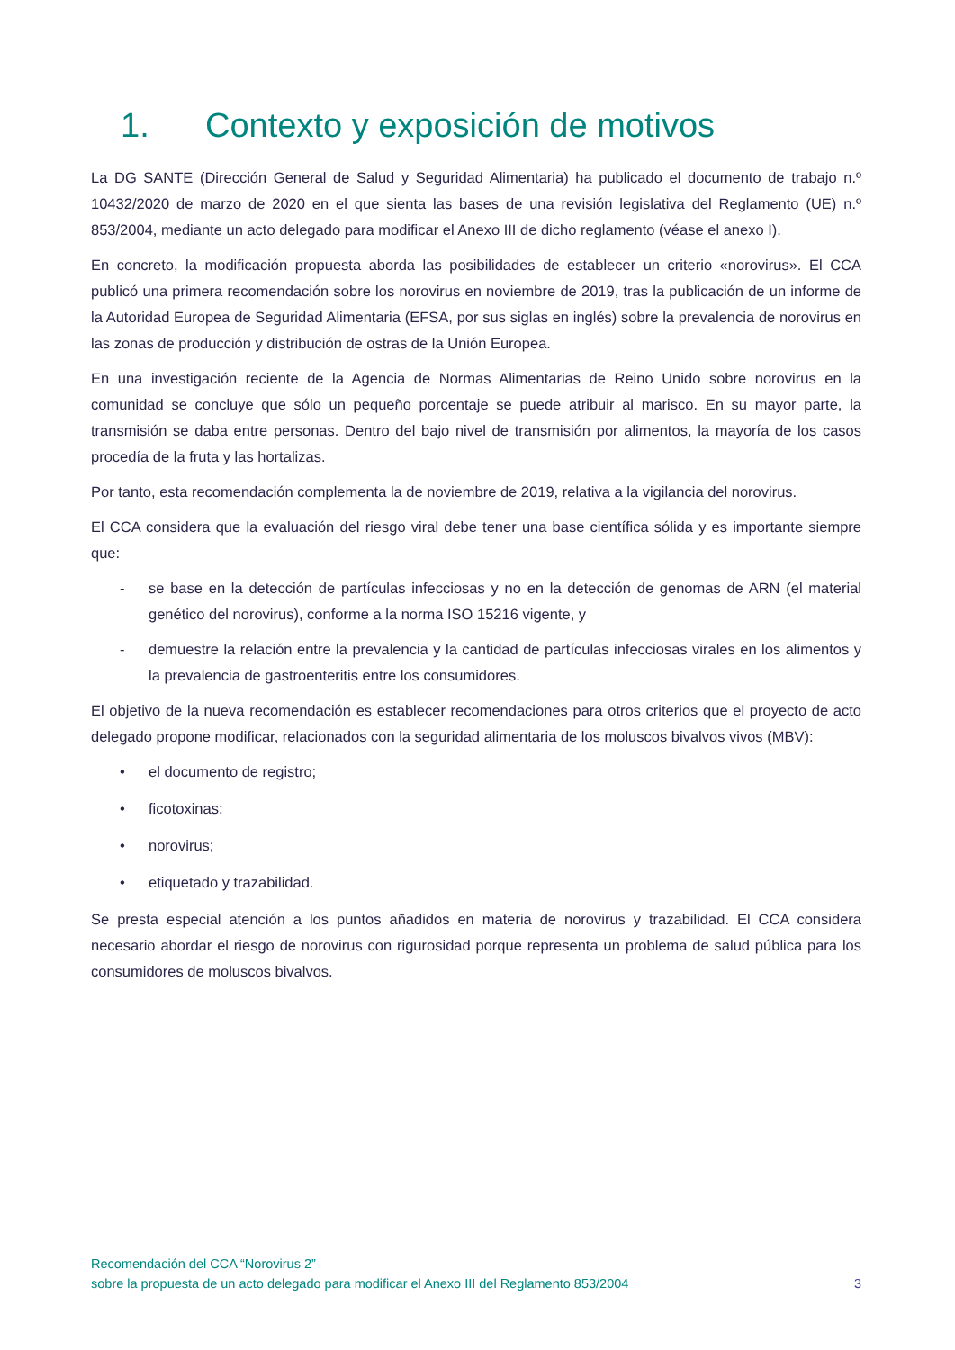1. Contexto y exposición de motivos
La DG SANTE (Dirección General de Salud y Seguridad Alimentaria) ha publicado el documento de trabajo n.º 10432/2020 de marzo de 2020 en el que sienta las bases de una revisión legislativa del Reglamento (UE) n.º 853/2004, mediante un acto delegado para modificar el Anexo III de dicho reglamento (véase el anexo I).
En concreto, la modificación propuesta aborda las posibilidades de establecer un criterio «norovirus». El CCA publicó una primera recomendación sobre los norovirus en noviembre de 2019, tras la publicación de un informe de la Autoridad Europea de Seguridad Alimentaria (EFSA, por sus siglas en inglés) sobre la prevalencia de norovirus en las zonas de producción y distribución de ostras de la Unión Europea.
En una investigación reciente de la Agencia de Normas Alimentarias de Reino Unido sobre norovirus en la comunidad se concluye que sólo un pequeño porcentaje se puede atribuir al marisco. En su mayor parte, la transmisión se daba entre personas. Dentro del bajo nivel de transmisión por alimentos, la mayoría de los casos procedía de la fruta y las hortalizas.
Por tanto, esta recomendación complementa la de noviembre de 2019, relativa a la vigilancia del norovirus.
El CCA considera que la evaluación del riesgo viral debe tener una base científica sólida y es importante siempre que:
- se base en la detección de partículas infecciosas y no en la detección de genomas de ARN (el material genético del norovirus), conforme a la norma ISO 15216 vigente, y
- demuestre la relación entre la prevalencia y la cantidad de partículas infecciosas virales en los alimentos y la prevalencia de gastroenteritis entre los consumidores.
El objetivo de la nueva recomendación es establecer recomendaciones para otros criterios que el proyecto de acto delegado propone modificar, relacionados con la seguridad alimentaria de los moluscos bivalvos vivos (MBV):
• el documento de registro;
• ficotoxinas;
• norovirus;
• etiquetado y trazabilidad.
Se presta especial atención a los puntos añadidos en materia de norovirus y trazabilidad. El CCA considera necesario abordar el riesgo de norovirus con rigurosidad porque representa un problema de salud pública para los consumidores de moluscos bivalvos.
Recomendación del CCA “Norovirus 2”
sobre la propuesta de un acto delegado para modificar el Anexo III del Reglamento 853/2004 3